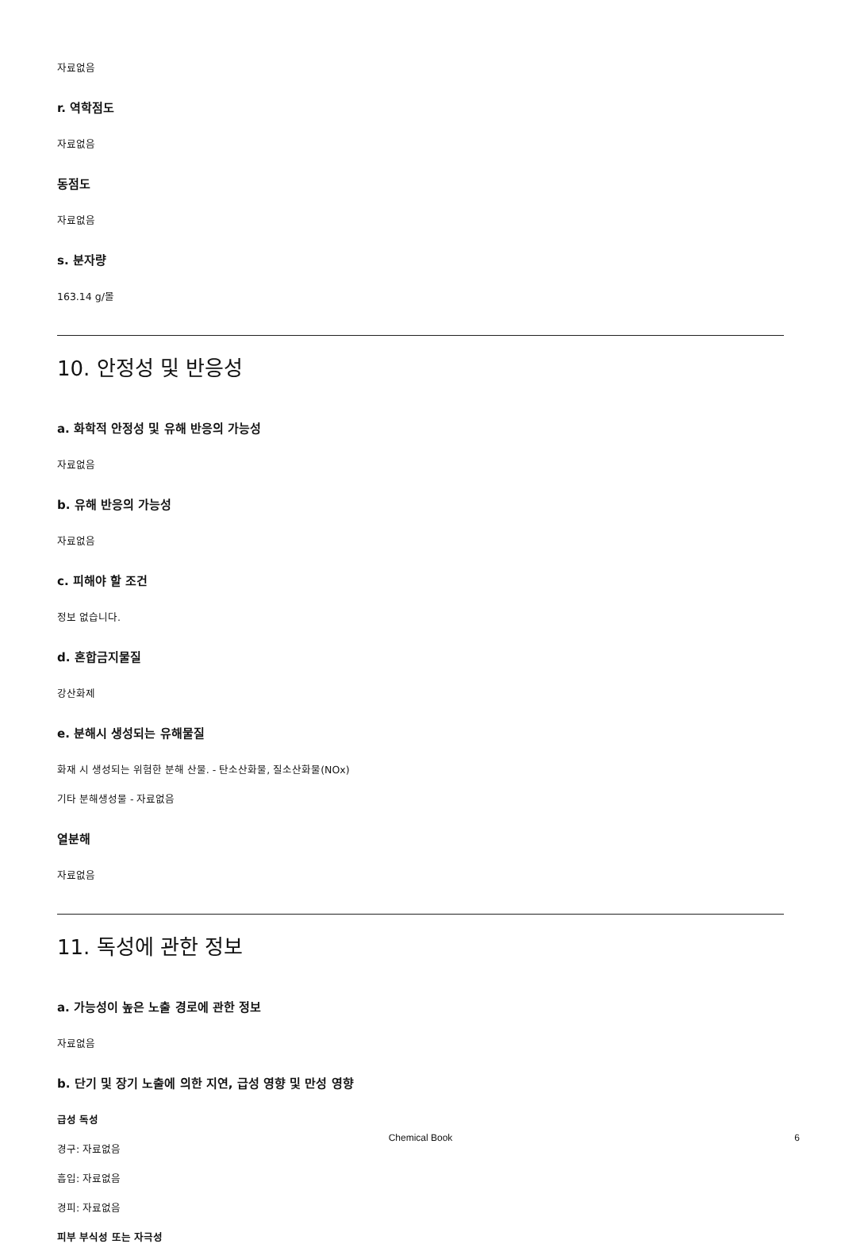자료없음
r. 역학점도
자료없음
동점도
자료없음
s. 분자량
163.14 g/몰
10. 안정성 및 반응성
a. 화학적 안정성 및 유해 반응의 가능성
자료없음
b. 유해 반응의 가능성
자료없음
c. 피해야 할 조건
정보 없습니다.
d. 혼합금지물질
강산화제
e. 분해시 생성되는 유해물질
화재 시 생성되는 위험한 분해 산물. - 탄소산화물, 질소산화물(NOx)
기타 분해생성물 - 자료없음
열분해
자료없음
11. 독성에 관한 정보
a. 가능성이 높은 노출 경로에 관한 정보
자료없음
b. 단기 및 장기 노출에 의한 지연, 급성 영향 및 만성 영향
급성 독성
경구: 자료없음
흡입: 자료없음
경피: 자료없음
피부 부식성 또는 자극성
Chemical Book
6